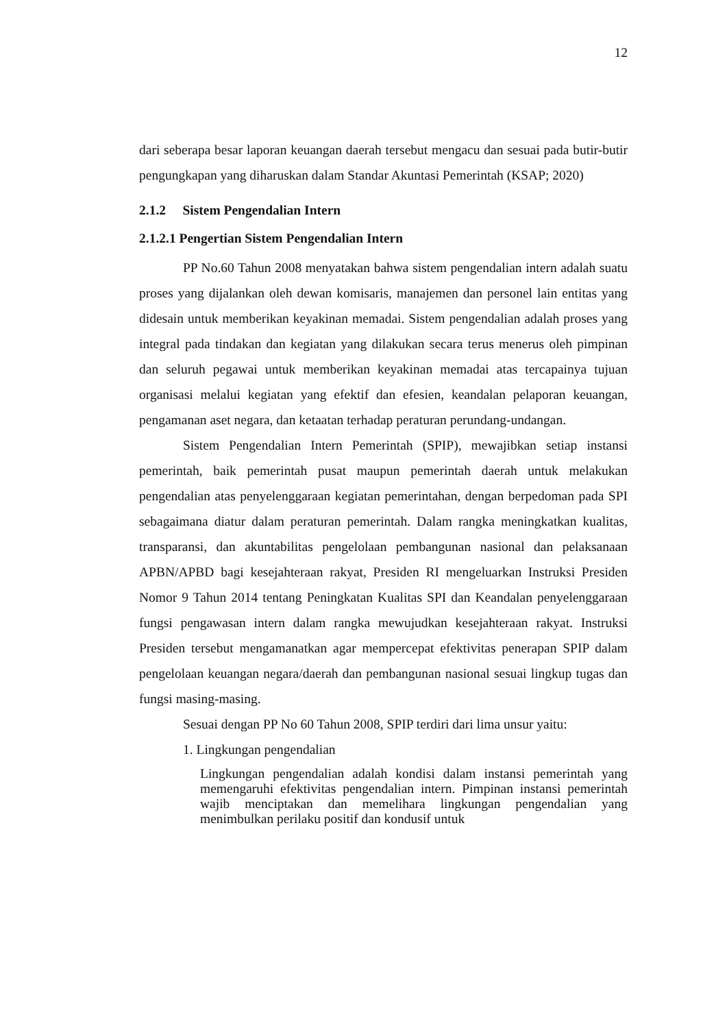12
dari seberapa besar laporan keuangan daerah tersebut mengacu dan sesuai pada butir-butir pengungkapan yang diharuskan dalam Standar Akuntasi Pemerintah (KSAP; 2020)
2.1.2 Sistem Pengendalian Intern
2.1.2.1 Pengertian Sistem Pengendalian Intern
PP No.60 Tahun 2008 menyatakan bahwa sistem pengendalian intern adalah suatu proses yang dijalankan oleh dewan komisaris, manajemen dan personel lain entitas yang didesain untuk memberikan keyakinan memadai. Sistem pengendalian adalah proses yang integral pada tindakan dan kegiatan yang dilakukan secara terus menerus oleh pimpinan dan seluruh pegawai untuk memberikan keyakinan memadai atas tercapainya tujuan organisasi melalui kegiatan yang efektif dan efesien, keandalan pelaporan keuangan, pengamanan aset negara, dan ketaatan terhadap peraturan perundang-undangan.
Sistem Pengendalian Intern Pemerintah (SPIP), mewajibkan setiap instansi pemerintah, baik pemerintah pusat maupun pemerintah daerah untuk melakukan pengendalian atas penyelenggaraan kegiatan pemerintahan, dengan berpedoman pada SPI sebagaimana diatur dalam peraturan pemerintah. Dalam rangka meningkatkan kualitas, transparansi, dan akuntabilitas pengelolaan pembangunan nasional dan pelaksanaan APBN/APBD bagi kesejahteraan rakyat, Presiden RI mengeluarkan Instruksi Presiden Nomor 9 Tahun 2014 tentang Peningkatan Kualitas SPI dan Keandalan penyelenggaraan fungsi pengawasan intern dalam rangka mewujudkan kesejahteraan rakyat. Instruksi Presiden tersebut mengamanatkan agar mempercepat efektivitas penerapan SPIP dalam pengelolaan keuangan negara/daerah dan pembangunan nasional sesuai lingkup tugas dan fungsi masing-masing.
Sesuai dengan PP No 60 Tahun 2008, SPIP terdiri dari lima unsur yaitu:
1. Lingkungan pengendalian
Lingkungan pengendalian adalah kondisi dalam instansi pemerintah yang memengaruhi efektivitas pengendalian intern. Pimpinan instansi pemerintah wajib menciptakan dan memelihara lingkungan pengendalian yang menimbulkan perilaku positif dan kondusif untuk